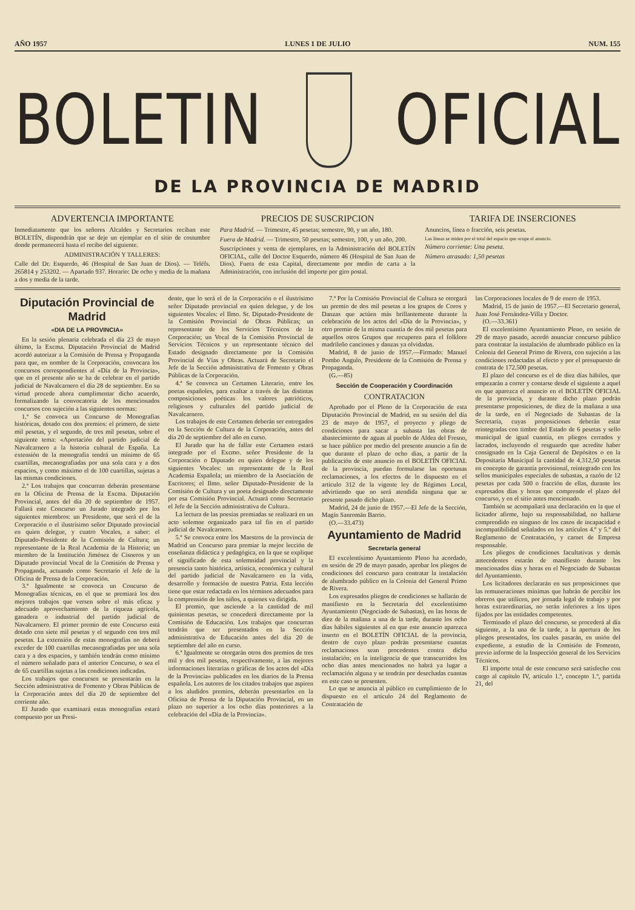AÑO 1957 LUNES 1 DE JULIO NUM. 155
BOLETIN OFICIAL
DE LA PROVINCIA DE MADRID
ADVERTENCIA IMPORTANTE
Inmediatamente que los señores Alcaldes y Secretarios reciban este BOLETÍN, dispondrán que se deje un ejemplar en el sitio de costumbre donde permanecerá hasta el recibo del siguiente.
ADMINISTRACIÓN Y TALLERES:
Calle del Dr. Esquerdo, 46 (Hospital de San Juan de Dios). — Teléfs. 265814 y 253202. — Apartado 937. Horario: De ocho y media de la mañana a dos y media de la tarde.
PRECIOS DE SUSCRIPCION
Para Madrid. — Trimestre, 45 pesetas; semestre, 90, y un año, 180.
Fuera de Madrid. — Trimestre, 50 pesetas; semestre, 100, y un año, 200.
Suscripciones y venta de ejemplares, en la Administración del BOLETÍN OFICIAL, calle del Doctor Esquerdo, número 46 (Hospital de San Juan de Dios). Fuera de esta Capital, directamente por medio de carta a la Administración, con inclusión del importe por giro postal.
TARIFA DE INSERCIONES
Anuncios, línea o fracción, seis pesetas.
Las líneas se miden por el total del espacio que ocupe el anuncio.
Número corriente: Una peseta.
Número atrasado: 1,50 pesetas
Diputación Provincial de Madrid
«DIA DE LA PROVINCIA»
En la sesión plenaria celebrada el día 23 de mayo último, la Excma. Diputación Provincial de Madrid acordó autorizar a la Comisión de Prensa y Propaganda para que, en nombre de la Corporación, convocara los concursos correspondientes al «Día de la Provincia», que en el presente año se ha de celebrar en el partido judicial de Navalcarnero el día 28 de septiembre. En su virtud procede ahora cumplimentar dicho acuerdo, formalizando la convocatoria de los mencionados concursos con sujeción a las siguientes normas:
1.ª Se convoca un Concurso de Monografías históricas, dotado con dos premios: el primero, de siete mil pesetas, y el segundo, de tres mil pesetas, sobre el siguiente tema: «Aportación del partido judicial de Navalcarnero a la historia cultural de España. La extensión de la monografía tendrá un mínimo de 65 cuartillas, mecanografiadas por una sola cara y a dos espacios, y como máximo el de 100 cuartillas, sujetas a las mismas condiciones.
2.ª Los trabajos que concurran deberán presentarse en la Oficina de Prensa de la Excma. Diputación Provincial, antes del día 20 de septiembre de 1957. Fallará este Concurso un Jurado integrado por los siguientes miembros: un Presidente, que será el de la Corporación o el ilustrísimo señor Diputado provincial en quien delegue, y cuatro Vocales, a saber: el Diputado-Presidente de la Comisión de Cultura; un representante de la Real Academia de la Historia; un miembro de la Institución Jiménez de Cisneros y un Diputado provincial Vocal de la Comisión de Prensa y Propaganda, actuando como Secretario el Jefe de la Oficina de Prensa de la Corporación.
3.ª Igualmente se convoca un Concurso de Monografías técnicas, en el que se premiará los dos mejores trabajos que versen sobre el más eficaz y adecuado aprovechamiento de la riqueza agrícola, ganadera o industrial del partido judicial de Navalcarnero. El primer premio de este Concurso está dotado con siete mil pesetas y el segundo con tres mil pesetas. La extensión de estas monografías no deberá exceder de 100 cuartillas mecanografiadas por una sola cara y a dos espacios, y también tendrán como mínimo el número señalado para el anterior Concurso, o sea el de 65 cuartillas sujetas a las condiciones indicadas.
Los trabajos que concursen se presentarán en la Sección administrativa de Fomento y Obras Públicas de la Corporación antes del día 20 de septiembre del corriente año.
El Jurado que examinará estas monografías estará compuesto por un Presi-
dente, que lo será el de la Corporación o el ilustrísimo señor Diputado provincial en quien delegue, y de los siguientes Vocales: el Ilmo. Sr. Diputado-Presidente de la Comisión Provincial de Obras Públicas; un representante de los Servicios Técnicos de la Corporación; un Vocal de la Comisión Provincial de Servicios Técnicos y un representante técnico del Estado designado directamente por la Comisión Provincial de Vías y Obras. Actuará de Secretario el Jefe de la Sección administrativa de Fomento y Obras Públicas de la Corporación.
4.ª Se convoca un Certamen Literario, entre los poetas españoles, para exaltar a través de las distintas composiciones poéticas los valores patrióticos, religiosos y culturales del partido judicial de Navalcarnero.
Los trabajos de este Certamen deberán ser entregados en la Sección de Cultura de la Corporación, antes del día 20 de septiembre del año en curso.
El Jurado que ha de fallar este Certamen estará integrado por el Excmo. señor Presidente de la Corporación o Diputado en quien delegue y de los siguientes Vocales: un representante de la Real Academia Española; un miembro de la Asociación de Escritores; el Ilmo. señor Diputado-Presidente de la Comisión de Cultura y un poeta designado directamente por esa Comisión Provincial. Actuará como Secretario el Jefe de la Sección administrativa de Cultura.
La lectura de las poesías premiadas se realizará en un acto solemne organizado para tal fin en el partido judicial de Navalcarnero.
5.ª Se convoca entre los Maestros de la provincia de Madrid un Concurso para premiar la mejor lección de enseñanza didáctica y pedagógica, en la que se explique el significado de esta solemnidad provincial y la presencia tanto histórica, artística, económica y cultural del partido judicial de Navalcarnero en la vida, desarrollo y formación de nuestra Patria. Esta lección tiene que estar redactada en los términos adecuados para la comprensión de los niños, a quienes va dirigida.
El premio, que asciende a la cantidad de mil quinientas pesetas, se concederá directamente por la Comisión de Educación. Los trabajos que concurran tendrán que ser presentados en la Sección administrativa de Educación antes del día 20 de septiembre del año en curso.
6.ª Igualmente se otorgarán otros dos premios de tres mil y dos mil pesetas, respectivamente, a las mejores informaciones literarias o gráficas de los actos del «Día de la Provincia» publicados en los diarios de la Prensa española. Los autores de los citados trabajos que aspiren a los aludidos premios, deberán presentarlos en la Oficina de Prensa de la Diputación Provincial, en un plazo no superior a los ocho días posteriores a la celebración del «Día de la Provincia».
7.ª Por la Comisión Provincial de Cultura se otorgará un premio de dos mil pesetas a los grupos de Coros y Danzas que actúen más brillantemente durante la celebración de los actos del «Día de la Provincia», y otro premio de la misma cuantía de dos mil pesetas para aquellos otros Grupos que recuperen para el folklore madrileño canciones y danzas ya olvidadas.
Madrid, 8 de junio de 1957.—Firmado: Manuel Pombo Angulo, Presidente de la Comisión de Prensa y Propaganda.
(G.—85)
Sección de Cooperación y Coordinación
CONTRATACION
Aprobado por el Pleno de la Corporación de esta Diputación Provincial de Madrid, en su sesión del día 23 de mayo de 1957, el proyecto y pliego de condiciones para sacar a subasta las obras de abastecimiento de aguas al pueblo de Aldea del Fresno, se hace público por medio del presente anuncio a fin de que durante el plazo de ocho días, a partir de la publicación de este anuncio en el BOLETÍN OFICIAL de la provincia, puedan formularse las oportunas reclamaciones, a los efectos de lo dispuesto en el artículo 312 de la vigente ley de Régimen Local, advirtiendo que no será atendida ninguna que se presente pasado dicho plazo.
Madrid, 24 de junio de 1957.—El Jefe de la Sección, Magín Sanromán Barrio.
(O.—33.473)
Ayuntamiento de Madrid
Secretaría general
El excelentísimo Ayuntamiento Pleno ha acordado, en sesión de 29 de mayo pasado, aprobar los pliegos de condiciones del concurso para contratar la instalación de alumbrado público en la Colonia del General Primo de Rivera.
Los expresados pliegos de condiciones se hallarán de manifiesto en la Secretaría del excelentísimo Ayuntamiento (Negociado de Subastas), en las horas de diez de la mañana a una de la tarde, durante los ocho días hábiles siguientes al en que este anuncio aparezca inserto en el BOLETÍN OFICIAL de la provincia, dentro de cuyo plazo podrán presentarse cuantas reclamaciones sean procedentes contra dicha instalación; en la inteligencia de que transcurridos los ocho días antes mencionados no habrá ya lugar a reclamación alguna y se tendrán por desechadas cuantas en este caso se presenten.
Lo que se anuncia al público en cumplimiento de lo dispuesto en el artículo 24 del Reglamento de Contratación de
las Corporaciones locales de 9 de enero de 1953.
Madrid, 15 de junio de 1957.—El Secretario general, Juan José Fernández-Villa y Doctor.
(O.—33.361)
El excelentísimo Ayuntamiento Pleno, en sesión de 29 de mayo pasado, acordó anunciar concurso público para contratar la instalación de alumbrado público en la Colonia del General Primo de Rivera, con sujeción a las condiciones redactadas al efecto y por el presupuesto de contrata de 172.500 pesetas.
El plazo del concurso es el de diez días hábiles, que empezarán a correr y contarse desde el siguiente a aquel en que aparezca el anuncio en el BOLETÍN OFICIAL de la provincia, y durante dicho plazo podrán presentarse proposiciones, de diez de la mañana a una de la tarde, en el Negociado de Subastas de la Secretaría, cuyas proposiciones deberán estar reintegradas con timbre del Estado de 6 pesetas y sello municipal de igual cuantía, en pliegos cerrados y lacrados, incluyendo el resguardo que acredite haber consignado en la Caja General de Depósitos o en la Depositaría Municipal la cantidad de 4.312,50 pesetas en concepto de garantía provisional, reintegrado con los sellos municipales especiales de subastas, a razón de 12 pesetas por cada 500 o fracción de ellas, durante los expresados días y horas que comprende el plazo del concurso, y en el sitio antes mencionado.
También se acompañará una declaración en la que el licitador afirme, bajo su responsabilidad, no hallarse comprendido en ninguno de los casos de incapacidad e incompatibilidad señalados en los artículos 4.º y 5.º del Reglamento de Contratación, y carnet de Empresa responsable.
Los pliegos de condiciones facultativas y demás antecedentes estarán de manifiesto durante los mencionados días y horas en el Negociado de Subastas del Ayuntamiento.
Los licitadores declararán en sus proposiciones que las remuneraciones mínimas que habrán de percibir los obreros que utilicen, por jornada legal de trabajo y por horas extraordinarias, no serán inferiores a los tipos fijados por las entidades competentes.
Terminado el plazo del concurso, se procederá al día siguiente, a la una de la tarde, a la apertura de los pliegos presentados, los cuales pasarán, en unión del expediente, a estudio de la Comisión de Fomento, previo informe de la Inspección general de los Servicios Técnicos.
El importe total de este concurso será satisfecho con cargo al capítulo IV, artículo 1.º, concepto 1.º, partida 21, del